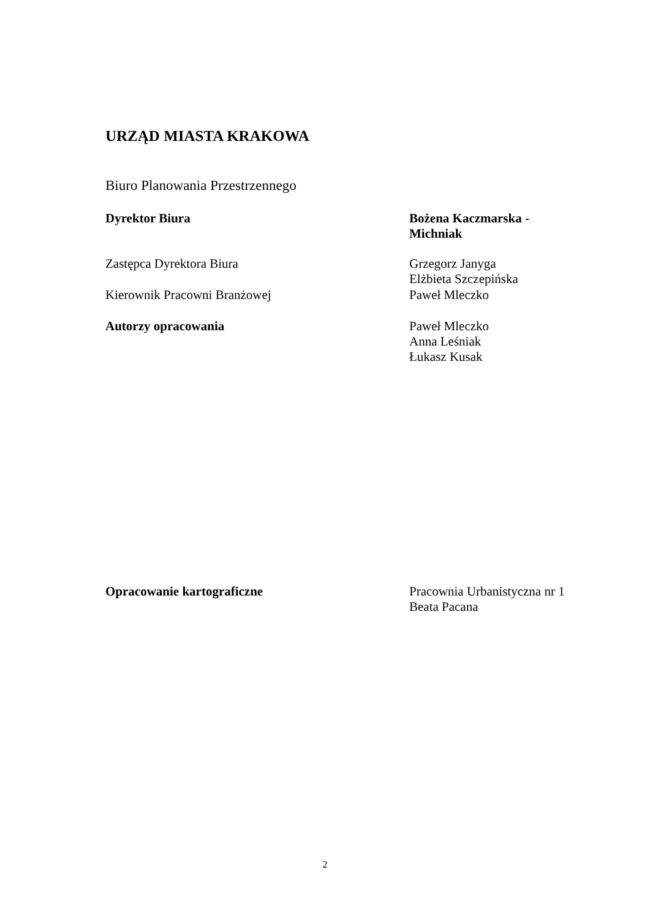URZĄD MIASTA KRAKOWA
Biuro Planowania Przestrzennego
Dyrektor Biura Bożena Kaczmarska -
Michniak
Zastępca Dyrektora Biura Grzegorz Janyga
Elżbieta Szczepińska
Kierownik Pracowni Branżowej Paweł Mleczko
Autorzy opracowania Paweł Mleczko
Anna Leśniak
Łukasz Kusak
Opracowanie kartograficzne Pracownia Urbanistyczna nr 1
Beata Pacana
2